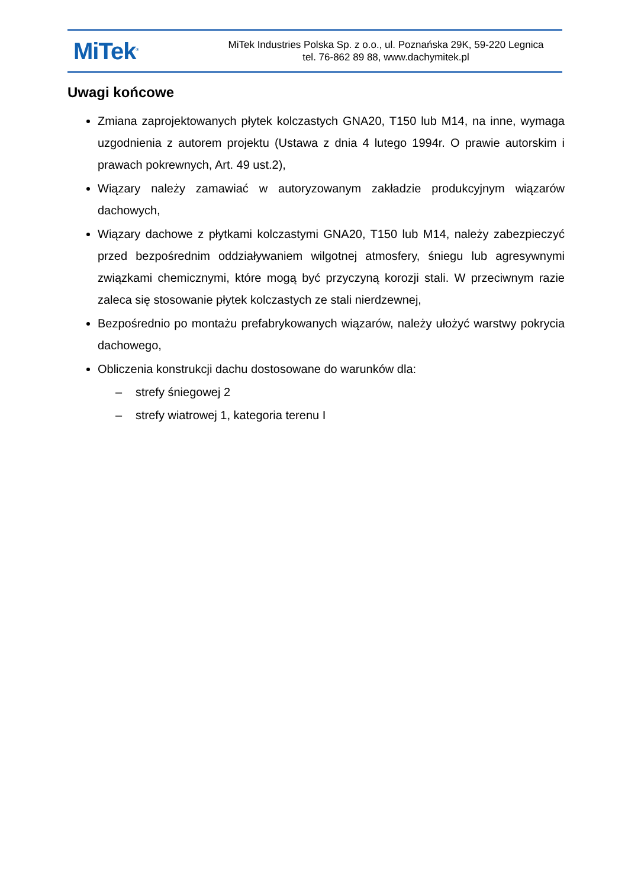MiTek<sup>®</sup>
MiTek Industries Polska Sp. z o.o., ul. Poznańska 29K, 59-220 Legnica
tel. 76-862 89 88, www.dachymitek.pl
Uwagi końcowe
Zmiana zaprojektowanych płytek kolczastych GNA20, T150 lub M14, na inne, wymaga uzgodnienia z autorem projektu (Ustawa z dnia 4 lutego 1994r. O prawie autorskim i prawach pokrewnych, Art. 49 ust.2),
Wiązary należy zamawiać w autoryzowanym zakładzie produkcyjnym wiązarów dachowych,
Wiązary dachowe z płytkami kolczastymi GNA20, T150 lub M14, należy zabezpieczyć przed bezpośrednim oddziaływaniem wilgotnej atmosfery, śniegu lub agresywnymi związkami chemicznymi, które mogą być przyczyną korozji stali. W przeciwnym razie zaleca się stosowanie płytek kolczastych ze stali nierdzewnej,
Bezpośrednio po montażu prefabrykowanych wiązarów, należy ułożyć warstwy pokrycia dachowego,
Obliczenia konstrukcji dachu dostosowane do warunków dla:
– strefy śniegowej 2
– strefy wiatrowej 1, kategoria terenu I